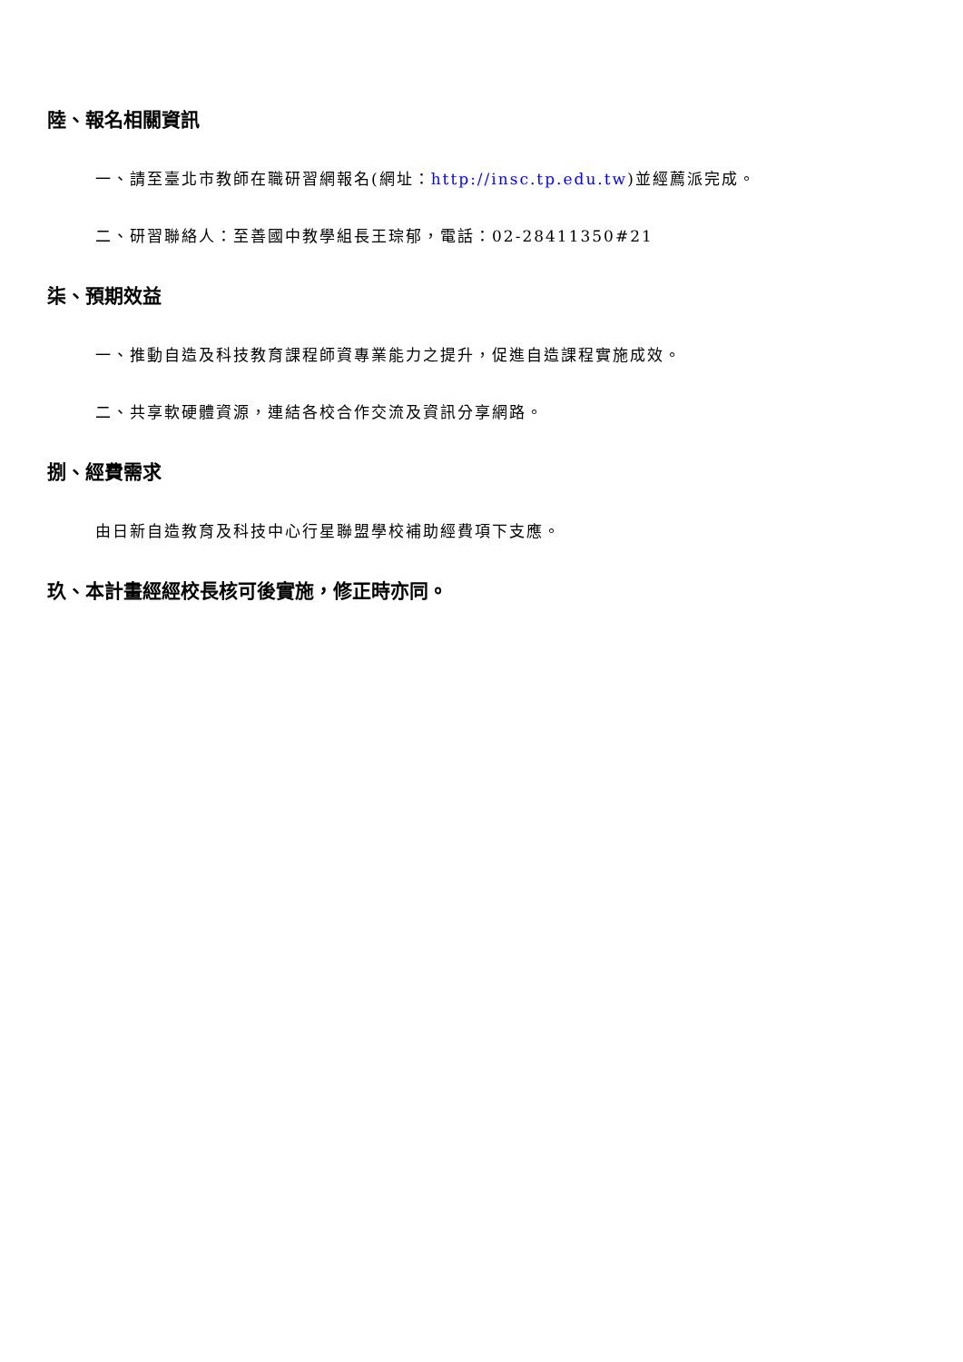陸、報名相關資訊
一、請至臺北市教師在職研習網報名(網址：http://insc.tp.edu.tw)並經薦派完成。
二、研習聯絡人：至善國中教學組長王琮郁，電話：02-28411350#21
柒、預期效益
一、推動自造及科技教育課程師資專業能力之提升，促進自造課程實施成效。
二、共享軟硬體資源，連結各校合作交流及資訊分享網路。
捌、經費需求
由日新自造教育及科技中心行星聯盟學校補助經費項下支應。
玖、本計畫經經校長核可後實施，修正時亦同。